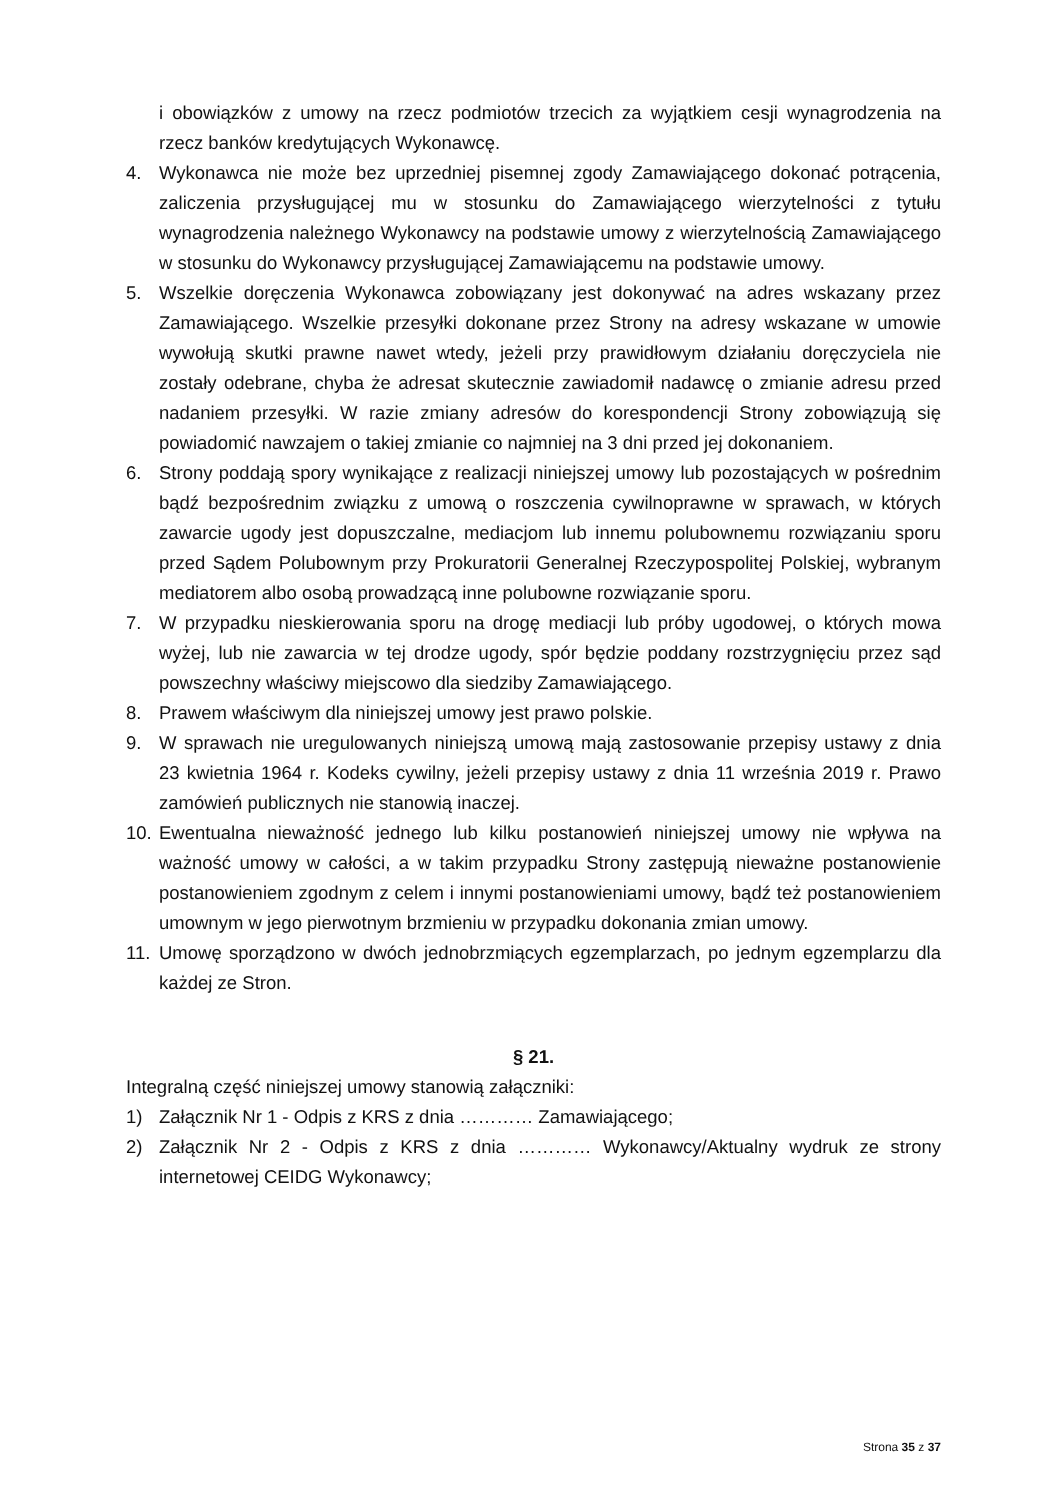i obowiązków z umowy na rzecz podmiotów trzecich za wyjątkiem cesji wynagrodzenia na rzecz banków kredytujących Wykonawcę.
4. Wykonawca nie może bez uprzedniej pisemnej zgody Zamawiającego dokonać potrącenia, zaliczenia przysługującej mu w stosunku do Zamawiającego wierzytelności z tytułu wynagrodzenia należnego Wykonawcy na podstawie umowy z wierzytelnością Zamawiającego w stosunku do Wykonawcy przysługującej Zamawiającemu na podstawie umowy.
5. Wszelkie doręczenia Wykonawca zobowiązany jest dokonywać na adres wskazany przez Zamawiającego. Wszelkie przesyłki dokonane przez Strony na adresy wskazane w umowie wywołują skutki prawne nawet wtedy, jeżeli przy prawidłowym działaniu doręczyciela nie zostały odebrane, chyba że adresat skutecznie zawiadomił nadawcę o zmianie adresu przed nadaniem przesyłki. W razie zmiany adresów do korespondencji Strony zobowiązują się powiadomić nawzajem o takiej zmianie co najmniej na 3 dni przed jej dokonaniem.
6. Strony poddają spory wynikające z realizacji niniejszej umowy lub pozostających w pośrednim bądź bezpośrednim związku z umową o roszczenia cywilnoprawne w sprawach, w których zawarcie ugody jest dopuszczalne, mediacjom lub innemu polubownemu rozwiązaniu sporu przed Sądem Polubownym przy Prokuratorii Generalnej Rzeczypospolitej Polskiej, wybranym mediatorem albo osobą prowadzącą inne polubowne rozwiązanie sporu.
7. W przypadku nieskierowania sporu na drogę mediacji lub próby ugodowej, o których mowa wyżej, lub nie zawarcia w tej drodze ugody, spór będzie poddany rozstrzygnięciu przez sąd powszechny właściwy miejscowo dla siedziby Zamawiającego.
8. Prawem właściwym dla niniejszej umowy jest prawo polskie.
9. W sprawach nie uregulowanych niniejszą umową mają zastosowanie przepisy ustawy z dnia 23 kwietnia 1964 r. Kodeks cywilny, jeżeli przepisy ustawy z dnia 11 września 2019 r. Prawo zamówień publicznych nie stanowią inaczej.
10. Ewentualna nieważność jednego lub kilku postanowień niniejszej umowy nie wpływa na ważność umowy w całości, a w takim przypadku Strony zastępują nieważne postanowienie postanowieniem zgodnym z celem i innymi postanowieniami umowy, bądź też postanowieniem umownym w jego pierwotnym brzmieniu w przypadku dokonania zmian umowy.
11. Umowę sporządzono w dwóch jednobrzmiących egzemplarzach, po jednym egzemplarzu dla każdej ze Stron.
§ 21.
Integralną część niniejszej umowy stanowią załączniki:
1) Załącznik Nr 1 - Odpis z KRS z dnia ………… Zamawiającego;
2) Załącznik Nr 2 - Odpis z KRS z dnia ………… Wykonawcy/Aktualny wydruk ze strony internetowej CEIDG Wykonawcy;
Strona 35 z 37